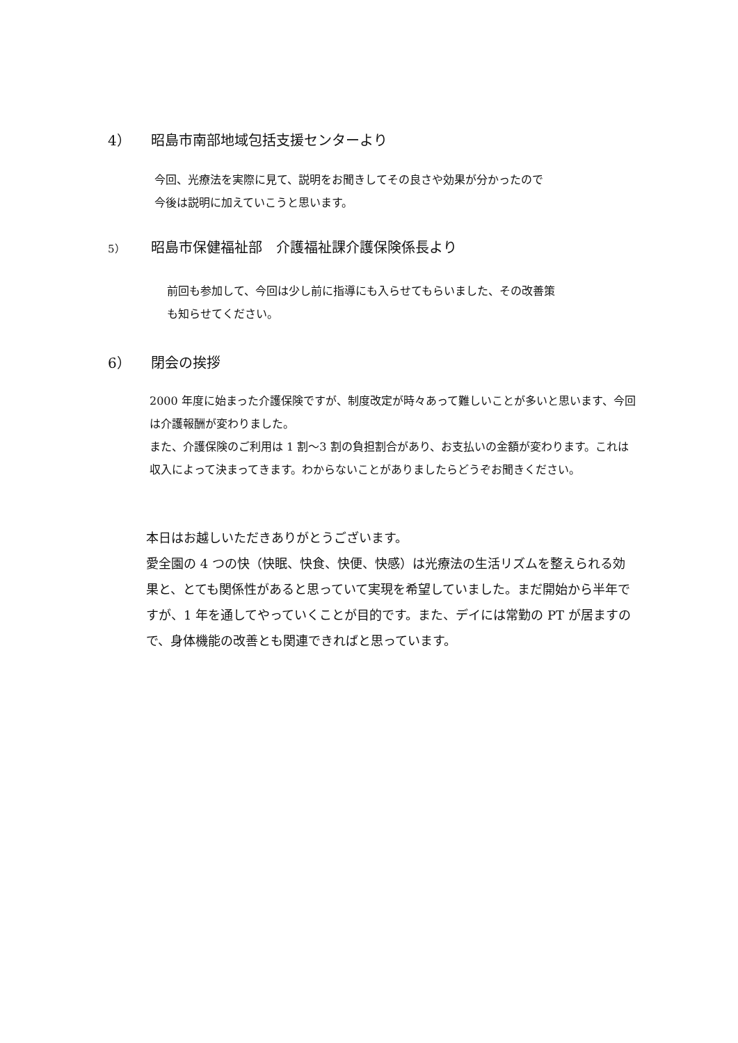4） 昭島市南部地域包括支援センターより
今回、光療法を実際に見て、説明をお聞きしてその良さや効果が分かったので
今後は説明に加えていこうと思います。
5） 昭島市保健福祉部　介護福祉課介護保険係長より
前回も参加して、今回は少し前に指導にも入らせてもらいました、その改善策
も知らせてください。
6） 閉会の挨拶
2000 年度に始まった介護保険ですが、制度改定が時々あって難しいことが多いと思います、今回は介護報酬が変わりました。
また、介護保険のご利用は 1 割～3 割の負担割合があり、お支払いの金額が変わります。これは収入によって決まってきます。わからないことがありましたらどうぞお聞きください。
本日はお越しいただきありがとうございます。
愛全園の 4 つの快（快眠、快食、快便、快感）は光療法の生活リズムを整えられる効果と、とても関係性があると思っていて実現を希望していました。まだ開始から半年ですが、1 年を通してやっていくことが目的です。また、デイには常勤の PT が居ますので、身体機能の改善とも関連できればと思っています。